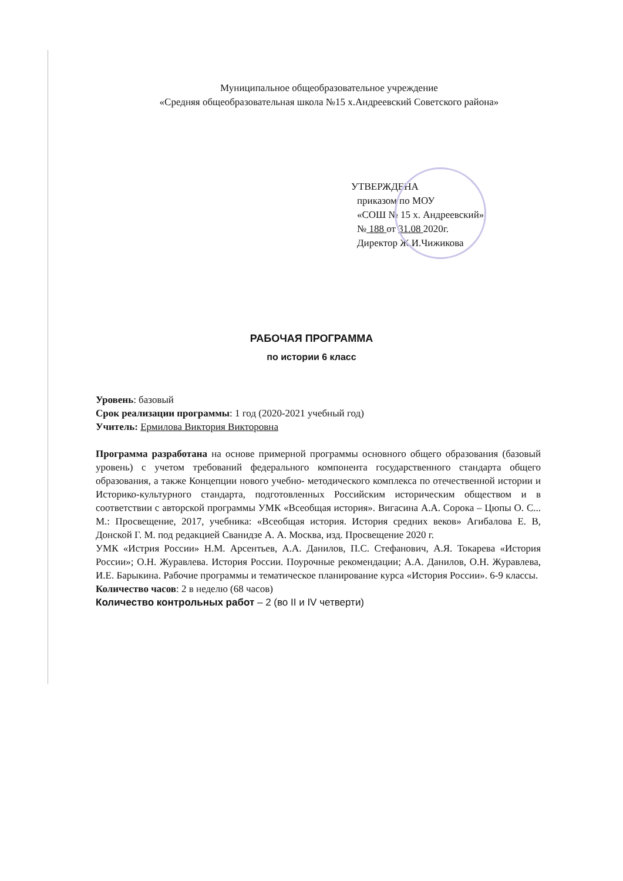Муниципальное общеобразовательное учреждение
«Средняя общеобразовательная школа №15 х.Андреевский Советского района»
УТВЕРЖДЕНА
приказом по МОУ
«СОШ № 15 х. Андреевский»
№ 188 от 31.08 2020г.
Директор Ж.И.Чижикова
РАБОЧАЯ ПРОГРАММА
по истории 6 класс
Уровень: базовый
Срок реализации программы: 1 год (2020-2021 учебный год)
Учитель: Ермилова Виктория Викторовна
Программа разработана на основе примерной программы основного общего образования (базовый уровень) с учетом требований федерального компонента государственного стандарта общего образования, а также Концепции нового учебно- методического комплекса по отечественной истории и Историко-культурного стандарта, подготовленных Российским историческим обществом и в соответствии с авторской программы УМК «Всеобщая история». Вигасина А.А. Сорока – Цюпы О. С... М.: Просвещение, 2017, учебника: «Всеобщая история. История средних веков» Агибалова Е. В, Донской Г. М. под редакцией Сванидзе А. А. Москва, изд. Просвещение 2020 г.
УМК «Истрия России» Н.М. Арсентьев, А.А. Данилов, П.С. Стефанович, А.Я. Токарева «История России»; О.Н. Журавлева. История России. Поурочные рекомендации; А.А. Данилов, О.Н. Журавлева, И.Е. Барыкина. Рабочие программы и тематическое планирование курса «История России». 6-9 классы.
Количество часов: 2 в неделю (68 часов)
Количество контрольных работ – 2 (во II и IV четверти)